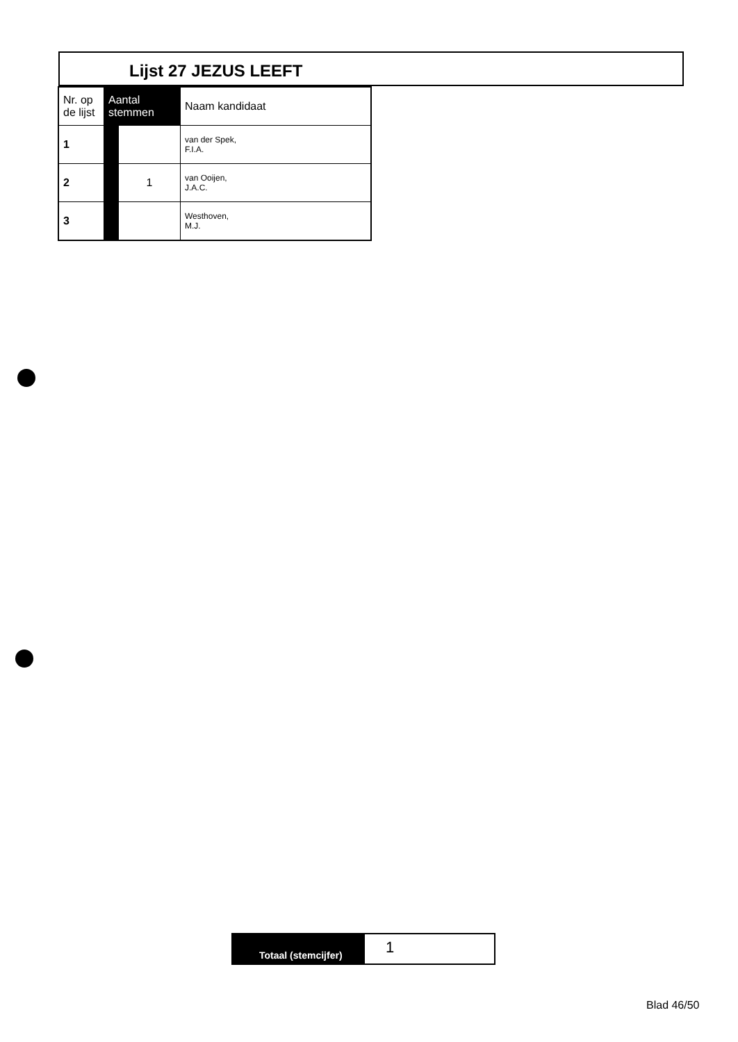Lijst 27 JEZUS LEEFT
| Nr. op de lijst | Aantal stemmen | | Naam kandidaat |
| --- | --- | --- | --- |
| 1 | | | van der Spek, F.I.A. |
| 2 | | 1 | van Ooijen, J.A.C. |
| 3 | | | Westhoven, M.J. |
Totaal (stemcijfer)
1
Blad 46/50